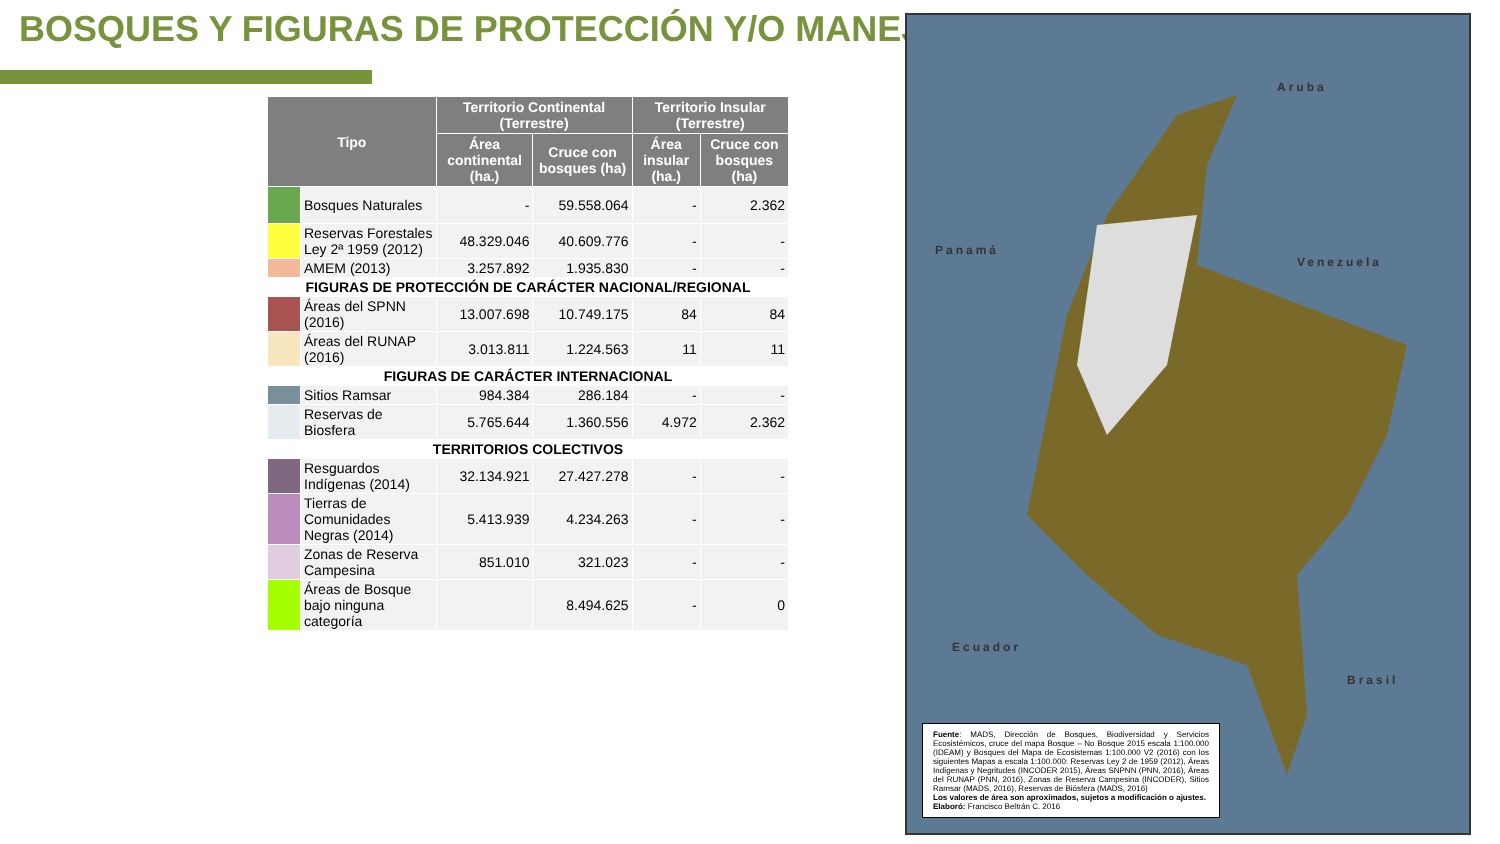BOSQUES Y FIGURAS DE PROTECCIÓN Y/O MANEJO
| Tipo | | Territorio Continental (Terrestre) | | Territorio Insular (Terrestre) | |
| --- | --- | --- | --- | --- | --- |
| | | Área continental (ha.) | Cruce con bosques (ha) | Área insular (ha.) | Cruce con bosques (ha) |
| | Bosques Naturales | - | 59.558.064 | - | 2.362 |
| | Reservas Forestales Ley 2ª 1959 (2012) | 48.329.046 | 40.609.776 | - | - |
| | AMEM (2013) | 3.257.892 | 1.935.830 | - | - |
| FIGURAS DE PROTECCIÓN DE CARÁCTER NACIONAL/REGIONAL | | | | | |
| | Áreas del SPNN (2016) | 13.007.698 | 10.749.175 | 84 | 84 |
| | Áreas del RUNAP (2016) | 3.013.811 | 1.224.563 | 11 | 11 |
| FIGURAS DE CARÁCTER INTERNACIONAL | | | | | |
| | Sitios Ramsar | 984.384 | 286.184 | - | - |
| | Reservas de Biosfera | 5.765.644 | 1.360.556 | 4.972 | 2.362 |
| TERRITORIOS COLECTIVOS | | | | | |
| | Resguardos Indígenas (2014) | 32.134.921 | 27.427.278 | - | - |
| | Tierras de Comunidades Negras (2014) | 5.413.939 | 4.234.263 | - | - |
| | Zonas de Reserva Campesina | 851.010 | 321.023 | - | - |
| | Áreas de Bosque bajo ninguna categoría | | 8.494.625 | - | 0 |
Aruba
Panamá
Venezuela
Ecuador
Brasil
Fuente: MADS, Dirección de Bosques, Biodiversidad y Servicios Ecosistémicos, cruce del mapa Bosque – No Bosque 2015 escala 1:100.000 (IDEAM) y Bosques del Mapa de Ecosistemas 1:100.000 V2 (2016) con los siguientes Mapas a escala 1:100.000: Reservas Ley 2 de 1959 (2012), Áreas Indígenas y Negritudes (INCODER 2015), Áreas SNPNN (PNN, 2016), Áreas del RUNAP (PNN, 2016), Zonas de Reserva Campesina (INCODER), Sitios Ramsar (MADS, 2016), Reservas de Biósfera (MADS, 2016)
Los valores de área son aproximados, sujetos a modificación o ajustes.
Elaboró: Francisco Beltrán C. 2016